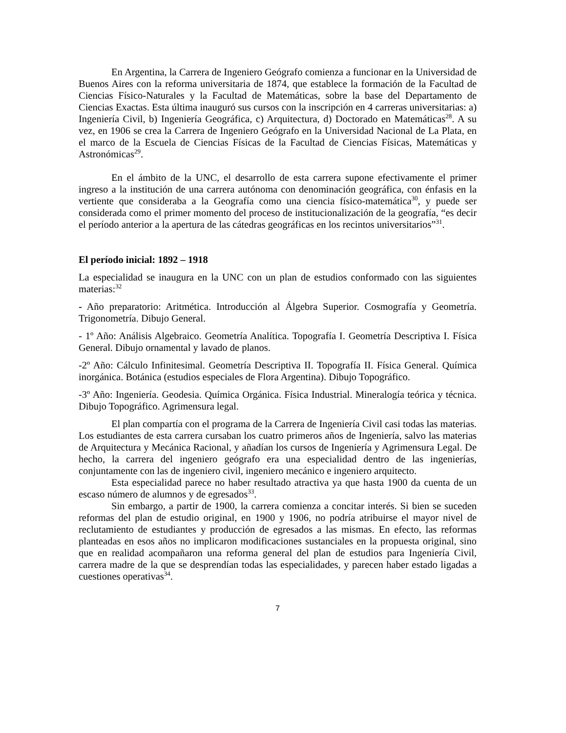En Argentina, la Carrera de Ingeniero Geógrafo comienza a funcionar en la Universidad de Buenos Aires con la reforma universitaria de 1874, que establece la formación de la Facultad de Ciencias Físico-Naturales y la Facultad de Matemáticas, sobre la base del Departamento de Ciencias Exactas. Esta última inauguró sus cursos con la inscripción en 4 carreras universitarias: a) Ingeniería Civil, b) Ingeniería Geográfica, c) Arquitectura, d) Doctorado en Matemáticas<sup>28</sup>. A su vez, en 1906 se crea la Carrera de Ingeniero Geógrafo en la Universidad Nacional de La Plata, en el marco de la Escuela de Ciencias Físicas de la Facultad de Ciencias Físicas, Matemáticas y Astronómicas<sup>29</sup>.
En el ámbito de la UNC, el desarrollo de esta carrera supone efectivamente el primer ingreso a la institución de una carrera autónoma con denominación geográfica, con énfasis en la vertiente que consideraba a la Geografía como una ciencia físico-matemática<sup>30</sup>, y puede ser considerada como el primer momento del proceso de institucionalización de la geografía, “es decir el período anterior a la apertura de las cátedras geográficas en los recintos universitarios”<sup>31</sup>.
El período inicial: 1892 – 1918
La especialidad se inaugura en la UNC con un plan de estudios conformado con las siguientes materias:<sup>32</sup>
- Año preparatorio: Aritmética. Introducción al Álgebra Superior. Cosmografía y Geometría. Trigonometría. Dibujo General.
- 1º Año: Análisis Algebraico. Geometría Analítica. Topografía I. Geometría Descriptiva I. Física General. Dibujo ornamental y lavado de planos.
-2º Año: Cálculo Infinitesimal. Geometría Descriptiva II. Topografía II. Física General. Química inorgánica. Botánica (estudios especiales de Flora Argentina). Dibujo Topográfico.
-3º Año: Ingeniería. Geodesia. Química Orgánica. Física Industrial. Mineralogía teórica y técnica. Dibujo Topográfico. Agrimensura legal.
El plan compartía con el programa de la Carrera de Ingeniería Civil casi todas las materias. Los estudiantes de esta carrera cursaban los cuatro primeros años de Ingeniería, salvo las materias de Arquitectura y Mecánica Racional, y añadían los cursos de Ingeniería y Agrimensura Legal. De hecho, la carrera del ingeniero geógrafo era una especialidad dentro de las ingenierías, conjuntamente con las de ingeniero civil, ingeniero mecánico e ingeniero arquitecto.
Esta especialidad parece no haber resultado atractiva ya que hasta 1900 da cuenta de un escaso número de alumnos y de egresados<sup>33</sup>.
Sin embargo, a partir de 1900, la carrera comienza a concitar interés. Si bien se suceden reformas del plan de estudio original, en 1900 y 1906, no podría atribuirse el mayor nivel de reclutamiento de estudiantes y producción de egresados a las mismas. En efecto, las reformas planteadas en esos años no implicaron modificaciones sustanciales en la propuesta original, sino que en realidad acompañaron una reforma general del plan de estudios para Ingeniería Civil, carrera madre de la que se desprendían todas las especialidades, y parecen haber estado ligadas a cuestiones operativas<sup>34</sup>.
7